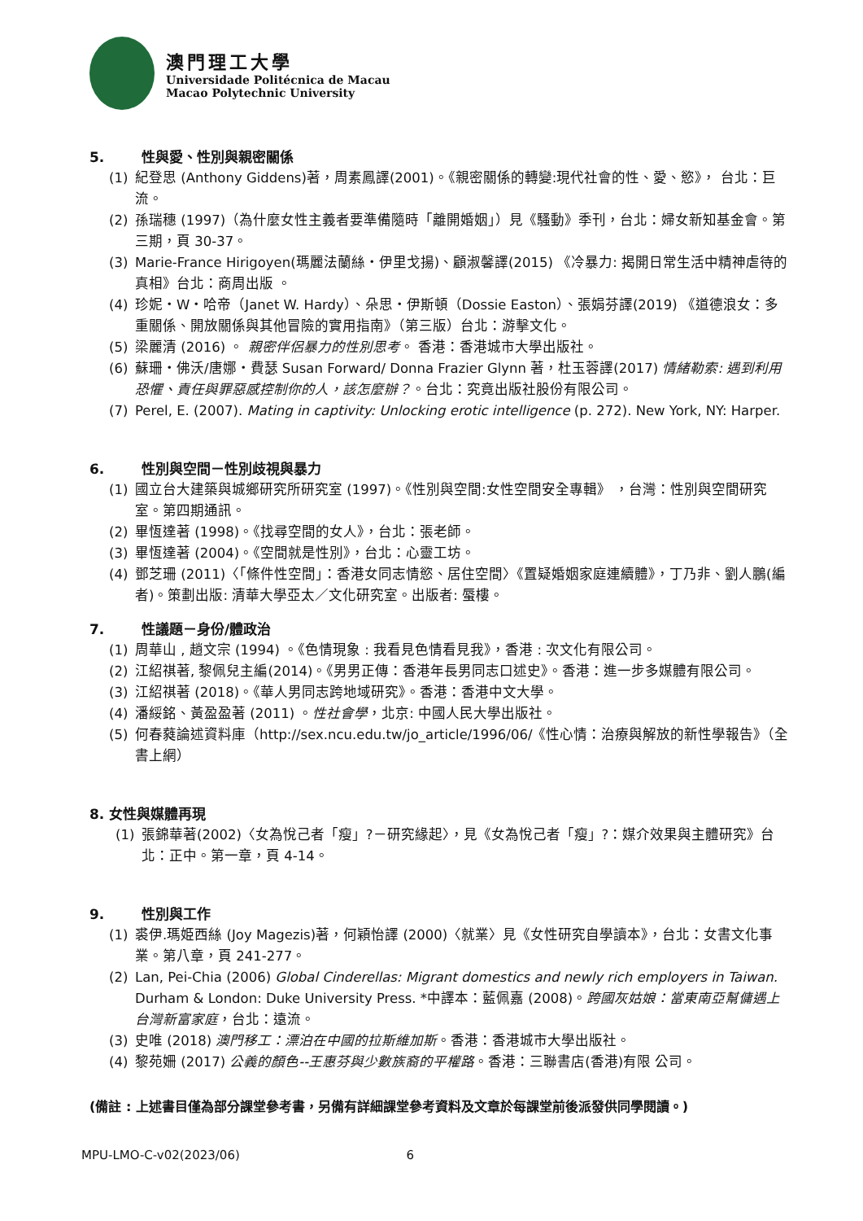澳門理工大學
Universidade Politécnica de Macau
Macao Polytechnic University
5. 性與愛、性別與親密關係
(1) 紀登思 (Anthony Giddens)著，周素鳳譯(2001)。《親密關係的轉變:現代社會的性、愛、慾》， 台北：巨流。
(2) 孫瑞穗 (1997)（為什麼女性主義者要準備隨時「離開婚姻」）見《騷動》季刊，台北：婦女新知基金會。第三期，頁 30-37。
(3) Marie-France Hirigoyen(瑪麗法蘭絲・伊里戈揚)、顧淑馨譯(2015) 《冷暴力: 揭開日常生活中精神虐待的真相》台北：商周出版 。
(4) 珍妮・W・哈帝（Janet W. Hardy）、朵思・伊斯頓（Dossie Easton）、張娟芬譯(2019) 《道德浪女：多重關係、開放關係與其他冒險的實用指南》（第三版）台北：游擊文化。
(5) 梁麗清 (2016) 。 親密伴侶暴力的性別思考。 香港：香港城市大學出版社。
(6) 蘇珊・佛沃/唐娜・費瑟 Susan Forward/ Donna Frazier Glynn 著，杜玉蓉譯(2017) 情緒勒索: 遇到利用恐懼、責任與罪惡感控制你的人，該怎麼辦？。台北：究竟出版社股份有限公司。
(7) Perel, E. (2007). Mating in captivity: Unlocking erotic intelligence (p. 272). New York, NY: Harper.
6. 性別與空間－性別歧視與暴力
(1) 國立台大建築與城鄉研究所研究室 (1997)。《性別與空間:女性空間安全專輯》 ，台灣：性別與空間研究室。第四期通訊。
(2) 畢恆達著 (1998)。《找尋空間的女人》，台北：張老師。
(3) 畢恆達著 (2004)。《空間就是性別》，台北：心靈工坊。
(4) 鄧芝珊 (2011)〈「條件性空間」：香港女同志情慾、居住空間〉《置疑婚姻家庭連續體》，丁乃非、劉人鵬(編者)。策劃出版: 清華大學亞太／文化研究室。出版者: 蜃樓。
7. 性議題－身份/體政治
(1) 周華山 , 趙文宗 (1994) 。《色情現象 : 我看見色情看見我》，香港 : 次文化有限公司。
(2) 江紹祺著, 黎佩兒主編(2014)。《男男正傳：香港年長男同志口述史》。香港：進一步多媒體有限公司。
(3) 江紹祺著 (2018)。《華人男同志跨地域研究》。香港：香港中文大學。
(4) 潘綏銘、黃盈盈著 (2011) 。性社會學，北京: 中國人民大學出版社。
(5) 何春蕤論述資料庫（http://sex.ncu.edu.tw/jo_article/1996/06/《性心情：治療與解放的新性學報告》（全書上網）
8. 女性與媒體再現
(1) 張錦華著(2002)〈女為悅己者「瘦」?－研究緣起〉，見《女為悅己者「瘦」?：媒介效果與主體研究》台北：正中。第一章，頁 4-14。
9. 性別與工作
(1) 裘伊.瑪姫西絲 (Joy Magezis)著，何穎怡譯 (2000)〈就業〉見《女性研究自學讀本》，台北：女書文化事業。第八章，頁 241-277。
(2) Lan, Pei-Chia (2006) Global Cinderellas: Migrant domestics and newly rich employers in Taiwan. Durham & London: Duke University Press. *中譯本：藍佩嘉 (2008)。跨國灰姑娘：當東南亞幫傭遇上台灣新富家庭，台北：遠流。
(3) 史唯 (2018) 澳門移工：漂泊在中國的拉斯維加斯。香港：香港城市大學出版社。
(4) 黎苑姍 (2017) 公義的顏色--王惠芬與少數族裔的平權路。香港：三聯書店(香港)有限 公司。
(備註 : 上述書目僅為部分課堂參考書，另備有詳細課堂參考資料及文章於每課堂前後派發供同學閱讀。)
MPU-LMO-C-v02(2023/06) 6